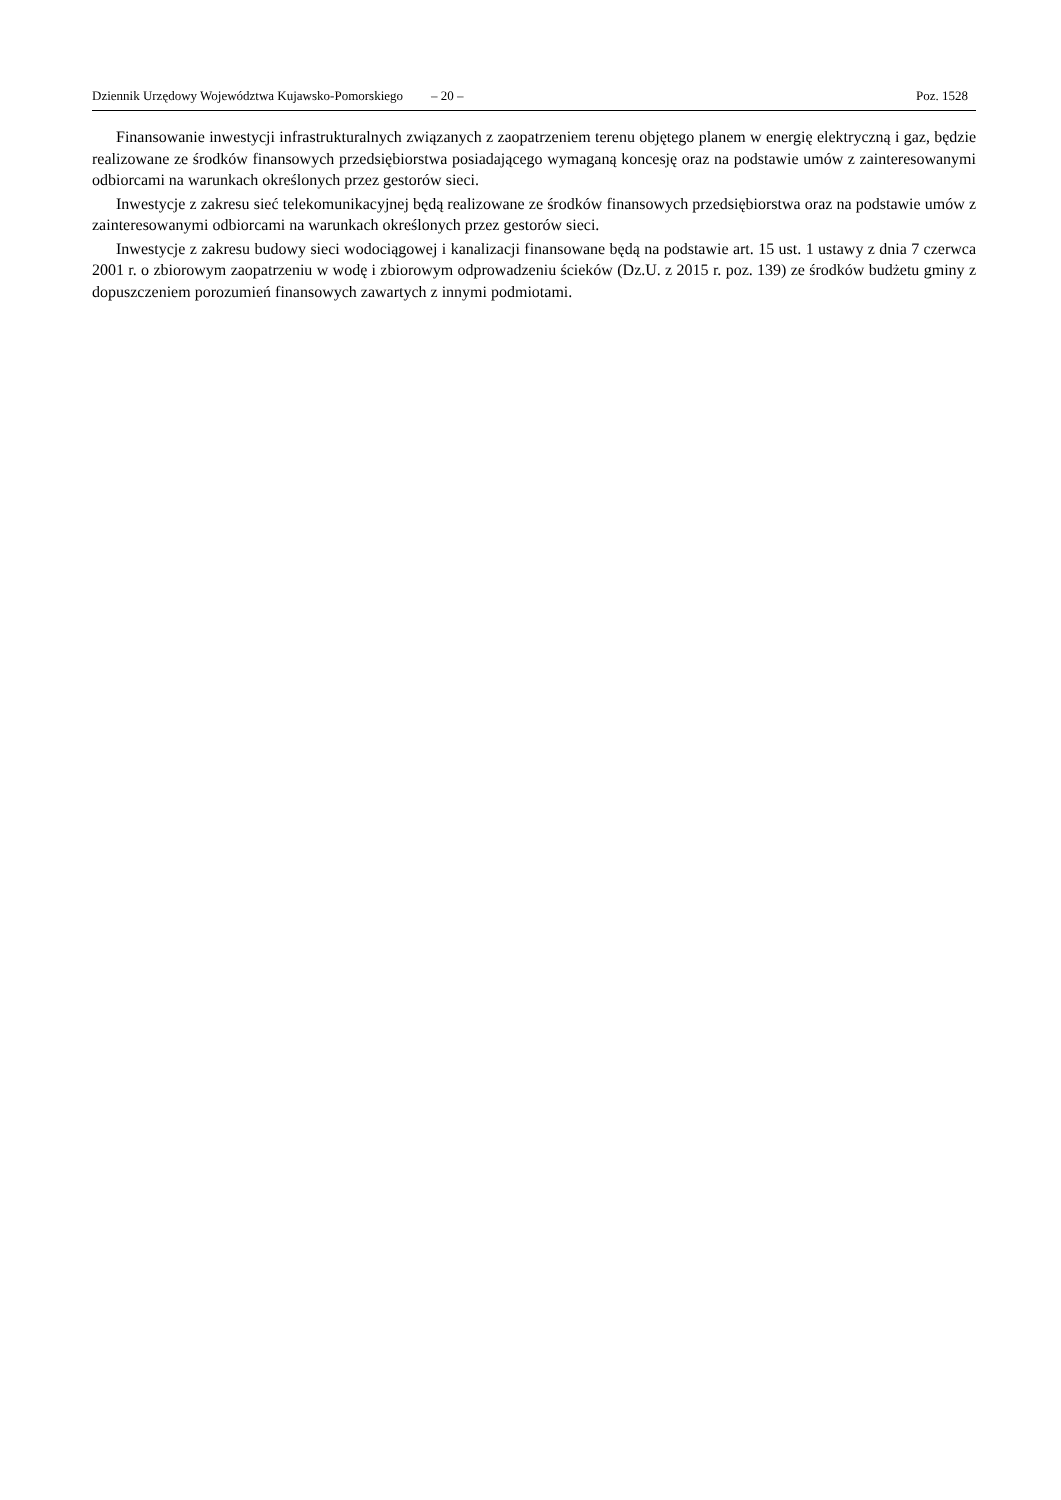Dziennik Urzędowy Województwa Kujawsko-Pomorskiego – 20 – Poz. 1528
Finansowanie inwestycji infrastrukturalnych związanych z zaopatrzeniem terenu objętego planem w energię elektryczną i gaz, będzie realizowane ze środków finansowych przedsiębiorstwa posiadającego wymaganą koncesję oraz na podstawie umów z zainteresowanymi odbiorcami na warunkach określonych przez gestorów sieci.
Inwestycje z zakresu sieć telekomunikacyjnej będą realizowane ze środków finansowych przedsiębiorstwa oraz na podstawie umów z zainteresowanymi odbiorcami na warunkach określonych przez gestorów sieci.
Inwestycje z zakresu budowy sieci wodociągowej i kanalizacji finansowane będą na podstawie art. 15 ust. 1 ustawy z dnia 7 czerwca 2001 r. o zbiorowym zaopatrzeniu w wodę i zbiorowym odprowadzeniu ścieków (Dz.U. z 2015 r. poz. 139) ze środków budżetu gminy z dopuszczeniem porozumień finansowych zawartych z innymi podmiotami.